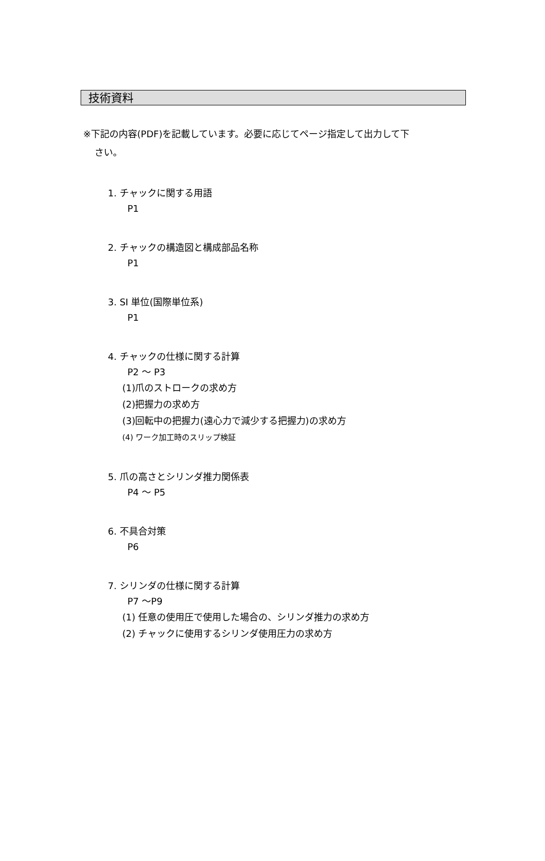技術資料
※下記の内容(PDF)を記載しています。必要に応じてページ指定して出力して下
さい。
1. チャックに関する用語
P1
2. チャックの構造図と構成部品名称
P1
3. SI 単位(国際単位系)
P1
4. チャックの仕様に関する計算
P2 ～ P3
(1)爪のストロークの求め方
(2)把握力の求め方
(3)回転中の把握力(遠心力で減少する把握力)の求め方
(4) ワーク加工時のスリップ検証
5. 爪の高さとシリンダ推力関係表
P4 ～ P5
6. 不具合対策
P6
7. シリンダの仕様に関する計算
P7 ～P9
(1) 任意の使用圧で使用した場合の、シリンダ推力の求め方
(2) チャックに使用するシリンダ使用圧力の求め方